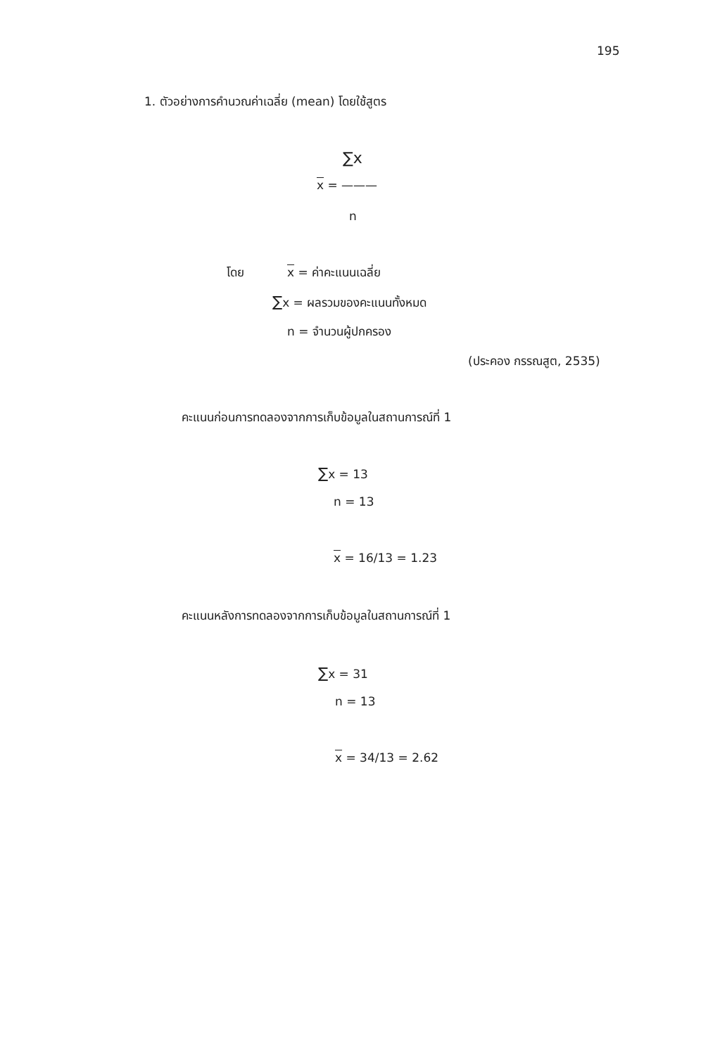195
1. ตัวอย่างการคำนวณค่าเฉลี่ย (mean) โดยใช้สูตร
∑x
x = ———
n
โดย x = ค่าคะแนนเฉลี่ย
∑x = ผลรวมของคะแนนทั้งหมด
n = จำนวนผู้ปกครอง
(ประคอง กรรณสูต, 2535)
คะแนนก่อนการทดลองจากการเก็บข้อมูลในสถานการณ์ที่ 1
∑x = 13
n = 13
x = 16/13 = 1.23
คะแนนหลังการทดลองจากการเก็บข้อมูลในสถานการณ์ที่ 1
∑x = 31
n = 13
x = 34/13 = 2.62